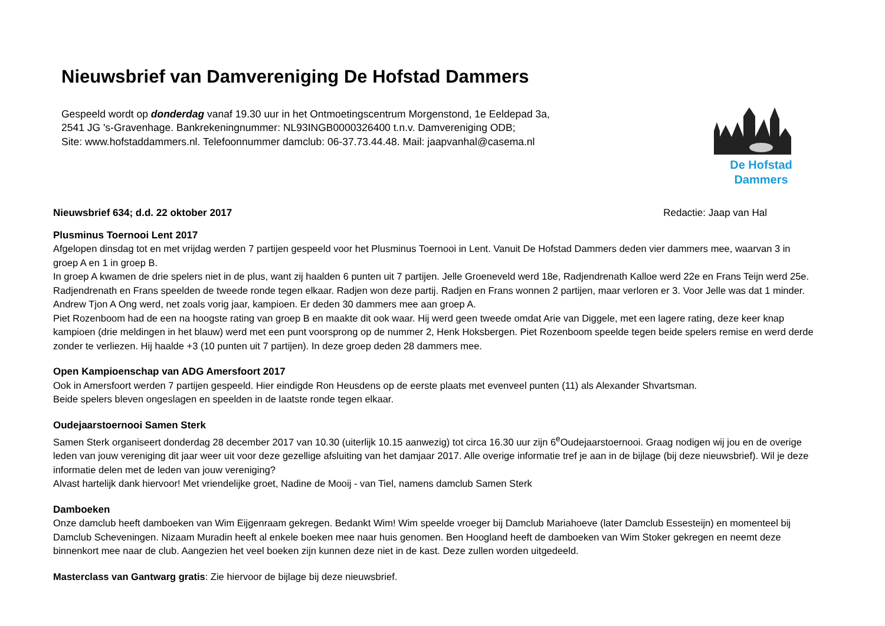Nieuwsbrief van Damvereniging De Hofstad Dammers
Gespeeld wordt op donderdag vanaf 19.30 uur in het Ontmoetingscentrum Morgenstond, 1e Eeldepad 3a,
2541 JG 's-Gravenhage. Bankrekeningnummer: NL93INGB0000326400 t.n.v. Damvereniging ODB;
Site: www.hofstaddammers.nl. Telefoonnummer damclub: 06-37.73.44.48. Mail: jaapvanhal@casema.nl
De Hofstad Dammers
Nieuwsbrief 634; d.d. 22 oktober 2017 Redactie: Jaap van Hal
Plusminus Toernooi Lent 2017
Afgelopen dinsdag tot en met vrijdag werden 7 partijen gespeeld voor het Plusminus Toernooi in Lent. Vanuit De Hofstad Dammers deden vier dammers mee, waarvan 3 in groep A en 1 in groep B.
In groep A kwamen de drie spelers niet in de plus, want zij haalden 6 punten uit 7 partijen. Jelle Groeneveld werd 18e, Radjendrenath Kalloe werd 22e en Frans Teijn werd 25e. Radjendrenath en Frans speelden de tweede ronde tegen elkaar. Radjen won deze partij. Radjen en Frans wonnen 2 partijen, maar verloren er 3. Voor Jelle was dat 1 minder. Andrew Tjon A Ong werd, net zoals vorig jaar, kampioen. Er deden 30 dammers mee aan groep A.
Piet Rozenboom had de een na hoogste rating van groep B en maakte dit ook waar. Hij werd geen tweede omdat Arie van Diggele, met een lagere rating, deze keer knap kampioen (drie meldingen in het blauw) werd met een punt voorsprong op de nummer 2, Henk Hoksbergen. Piet Rozenboom speelde tegen beide spelers remise en werd derde zonder te verliezen. Hij haalde +3 (10 punten uit 7 partijen). In deze groep deden 28 dammers mee.
Open Kampioenschap van ADG Amersfoort 2017
Ook in Amersfoort werden 7 partijen gespeeld. Hier eindigde Ron Heusdens op de eerste plaats met evenveel punten (11) als Alexander Shvartsman.
Beide spelers bleven ongeslagen en speelden in de laatste ronde tegen elkaar.
Oudejaarstoernooi Samen Sterk
Samen Sterk organiseert donderdag 28 december 2017 van 10.30 (uiterlijk 10.15 aanwezig) tot circa 16.30 uur zijn 6<sup>e</sup>Oudejaarstoernooi. Graag nodigen wij jou en de overige leden van jouw vereniging dit jaar weer uit voor deze gezellige afsluiting van het damjaar 2017. Alle overige informatie tref je aan in de bijlage (bij deze nieuwsbrief). Wil je deze informatie delen met de leden van jouw vereniging?
Alvast hartelijk dank hiervoor! Met vriendelijke groet, Nadine de Mooij - van Tiel, namens damclub Samen Sterk
Damboeken
Onze damclub heeft damboeken van Wim Eijgenraam gekregen. Bedankt Wim! Wim speelde vroeger bij Damclub Mariahoeve (later Damclub Essesteijn) en momenteel bij Damclub Scheveningen. Nizaam Muradin heeft al enkele boeken mee naar huis genomen. Ben Hoogland heeft de damboeken van Wim Stoker gekregen en neemt deze binnenkort mee naar de club. Aangezien het veel boeken zijn kunnen deze niet in de kast. Deze zullen worden uitgedeeld.
Masterclass van Gantwarg gratis: Zie hiervoor de bijlage bij deze nieuwsbrief.